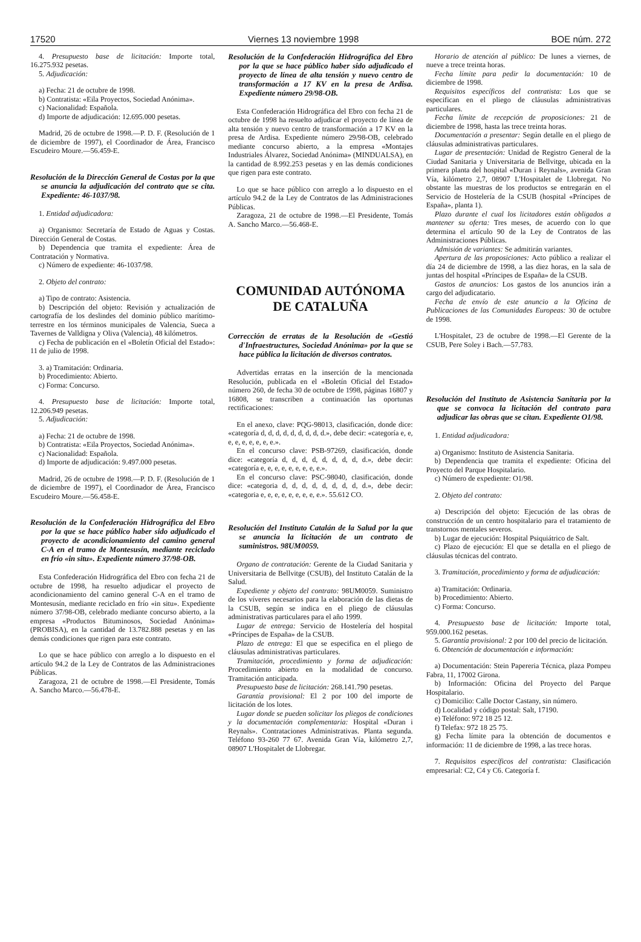17520 Viernes 13 noviembre 1998 BOE núm. 272
4. Presupuesto base de licitación: Importe total, 16.275.932 pesetas.
5. Adjudicación:
a) Fecha: 21 de octubre de 1998.
b) Contratista: «Eila Proyectos, Sociedad Anónima».
c) Nacionalidad: Española.
d) Importe de adjudicación: 12.695.000 pesetas.
Madrid, 26 de octubre de 1998.—P. D. F. (Resolución de 1 de diciembre de 1997), el Coordinador de Área, Francisco Escudeiro Moure.—56.459-E.
Resolución de la Dirección General de Costas por la que se anuncia la adjudicación del contrato que se cita. Expediente: 46-1037/98.
1. Entidad adjudicadora:
a) Organismo: Secretaría de Estado de Aguas y Costas. Dirección General de Costas.
b) Dependencia que tramita el expediente: Área de Contratación y Normativa.
c) Número de expediente: 46-1037/98.
2. Objeto del contrato:
a) Tipo de contrato: Asistencia.
b) Descripción del objeto: Revisión y actualización de cartografía de los deslindes del dominio público marítimo-terrestre en los términos municipales de Valencia, Sueca a Tavernes de Valldigna y Oliva (Valencia), 48 kilómetros.
c) Fecha de publicación en el «Boletín Oficial del Estado»: 11 de julio de 1998.
3. a) Tramitación: Ordinaria.
b) Procedimiento: Abierto.
c) Forma: Concurso.
4. Presupuesto base de licitación: Importe total, 12.206.949 pesetas.
5. Adjudicación:
a) Fecha: 21 de octubre de 1998.
b) Contratista: «Eila Proyectos, Sociedad Anónima».
c) Nacionalidad: Española.
d) Importe de adjudicación: 9.497.000 pesetas.
Madrid, 26 de octubre de 1998.—P. D. F. (Resolución de 1 de diciembre de 1997), el Coordinador de Área, Francisco Escudeiro Moure.—56.458-E.
Resolución de la Confederación Hidrográfica del Ebro por la que se hace público haber sido adjudicado el proyecto de acondicionamiento del camino general C-A en el tramo de Montesusín, mediante reciclado en frío «in situ». Expediente número 37/98-OB.
Esta Confederación Hidrográfica del Ebro con fecha 21 de octubre de 1998, ha resuelto adjudicar el proyecto de acondicionamiento del camino general C-A en el tramo de Montesusín, mediante reciclado en frío «in situ». Expediente número 37/98-OB, celebrado mediante concurso abierto, a la empresa «Productos Bituminosos, Sociedad Anónima» (PROBISA), en la cantidad de 13.782.888 pesetas y en las demás condiciones que rigen para este contrato.
Lo que se hace público con arreglo a lo dispuesto en el artículo 94.2 de la Ley de Contratos de las Administraciones Públicas.
Zaragoza, 21 de octubre de 1998.—El Presidente, Tomás A. Sancho Marco.—56.478-E.
Resolución de la Confederación Hidrográfica del Ebro por la que se hace público haber sido adjudicado el proyecto de línea de alta tensión y nuevo centro de transformación a 17 KV en la presa de Ardisa. Expediente número 29/98-OB.
Esta Confederación Hidrográfica del Ebro con fecha 21 de octubre de 1998 ha resuelto adjudicar el proyecto de línea de alta tensión y nuevo centro de transformación a 17 KV en la presa de Ardisa. Expediente número 29/98-OB, celebrado mediante concurso abierto, a la empresa «Montajes Industriales Álvarez, Sociedad Anónima» (MINDUALSA), en la cantidad de 8.992.253 pesetas y en las demás condiciones que rigen para este contrato.
Lo que se hace público con arreglo a lo dispuesto en el artículo 94.2 de la Ley de Contratos de las Administraciones Públicas.
Zaragoza, 21 de octubre de 1998.—El Presidente, Tomás A. Sancho Marco.—56.468-E.
COMUNIDAD AUTÓNOMA
DE CATALUÑA
Corrección de erratas de la Resolución de «Gestió d'Infraestructures, Sociedad Anónima» por la que se hace pública la licitación de diversos contratos.
Advertidas erratas en la inserción de la mencionada Resolución, publicada en el «Boletín Oficial del Estado» número 260, de fecha 30 de octubre de 1998, páginas 16807 y 16808, se transcriben a continuación las oportunas rectificaciones:
En el anexo, clave: PQG-98013, clasificación, donde dice: «categoría d, d, d, d, d, d, d, d, d.», debe decir: «categoría e, e, e, e, e, e, e, e, e.».
En el concurso clave: PSB-97269, clasificación, donde dice: «categoría d, d, d, d, d, d, d, d, d.», debe decir: «categoría e, e, e, e, e, e, e, e, e.».
En el concurso clave: PSC-98040, clasificación, donde dice: «categoria d, d, d, d, d, d, d, d, d.», debe decir: «categoria e, e, e, e, e, e, e, e, e.». 55.612 CO.
Resolución del Instituto Catalán de la Salud por la que se anuncia la licitación de un contrato de suministros. 98UM0059.
Organo de contratación: Gerente de la Ciudad Sanitaria y Universitaria de Bellvitge (CSUB), del Instituto Catalán de la Salud.
Expediente y objeto del contrato: 98UM0059. Suministro de los víveres necesarios para la elaboración de las dietas de la CSUB, según se indica en el pliego de cláusulas administrativas particulares para el año 1999.
Lugar de entrega: Servicio de Hostelería del hospital «Príncipes de España» de la CSUB.
Plazo de entrega: El que se especifica en el pliego de cláusulas administrativas particulares.
Tramitación, procedimiento y forma de adjudicación: Procedimiento abierto en la modalidad de concurso. Tramitación anticipada.
Presupuesto base de licitación: 268.141.790 pesetas.
Garantía provisional: El 2 por 100 del importe de licitación de los lotes.
Lugar donde se pueden solicitar los pliegos de condiciones y la documentación complementaria: Hospital «Duran i Reynals». Contrataciones Administrativas. Planta segunda. Teléfono 93-260 77 67. Avenida Gran Vía, kilómetro 2,7, 08907 L'Hospitalet de Llobregar.
Horario de atención al público: De lunes a viernes, de nueve a trece treinta horas.
Fecha límite para pedir la documentación: 10 de diciembre de 1998.
Requisitos específicos del contratista: Los que se especifican en el pliego de cláusulas administrativas particulares.
Fecha límite de recepción de proposiciones: 21 de diciembre de 1998, hasta las trece treinta horas.
Documentación a presentar: Según detalle en el pliego de cláusulas administrativas particulares.
Lugar de presentación: Unidad de Registro General de la Ciudad Sanitaria y Universitaria de Bellvitge, ubicada en la primera planta del hospital «Duran i Reynals», avenida Gran Vía, kilómetro 2,7, 08907 L'Hospitalet de Llobregat. No obstante las muestras de los productos se entregarán en el Servicio de Hostelería de la CSUB (hospital «Príncipes de España», planta 1).
Plazo durante el cual los licitadores están obligados a mantener su oferta: Tres meses, de acuerdo con lo que determina el artículo 90 de la Ley de Contratos de las Administraciones Públicas.
Admisión de variantes: Se admitirán variantes.
Apertura de las proposiciones: Acto público a realizar el día 24 de diciembre de 1998, a las diez horas, en la sala de juntas del hospital «Príncipes de España» de la CSUB.
Gastos de anuncios: Los gastos de los anuncios irán a cargo del adjudicatario.
Fecha de envío de este anuncio a la Oficina de Publicaciones de las Comunidades Europeas: 30 de octubre de 1998.
L'Hospitalet, 23 de octubre de 1998.—El Gerente de la CSUB, Pere Soley i Bach.—57.783.
Resolución del Instituto de Asistencia Sanitaria por la que se convoca la licitación del contrato para adjudicar las obras que se citan. Expediente O1/98.
1. Entidad adjudicadora:
a) Organismo: Instituto de Asistencia Sanitaria.
b) Dependencia que tramita el expediente: Oficina del Proyecto del Parque Hospitalario.
c) Número de expediente: O1/98.
2. Objeto del contrato:
a) Descripción del objeto: Ejecución de las obras de construcción de un centro hospitalario para el tratamiento de transtornos mentales severos.
b) Lugar de ejecución: Hospital Psiquiátrico de Salt.
c) Plazo de ejecución: El que se detalla en el pliego de cláusulas técnicas del contrato.
3. Tramitación, procedimiento y forma de adjudicación:
a) Tramitación: Ordinaria.
b) Procedimiento: Abierto.
c) Forma: Concurso.
4. Presupuesto base de licitación: Importe total, 959.000.162 pesetas.
5. Garantía provisional: 2 por 100 del precio de licitación.
6. Obtención de documentación e información:
a) Documentación: Stein Papereria Técnica, plaza Pompeu Fabra, 11, 17002 Girona.
b) Información: Oficina del Proyecto del Parque Hospitalario.
c) Domicilio: Calle Doctor Castany, sin número.
d) Localidad y código postal: Salt, 17190.
e) Teléfono: 972 18 25 12.
f) Telefax: 972 18 25 75.
g) Fecha límite para la obtención de documentos e información: 11 de diciembre de 1998, a las trece horas.
7. Requisitos específicos del contratista: Clasificación empresarial: C2, C4 y C6. Categoría f.